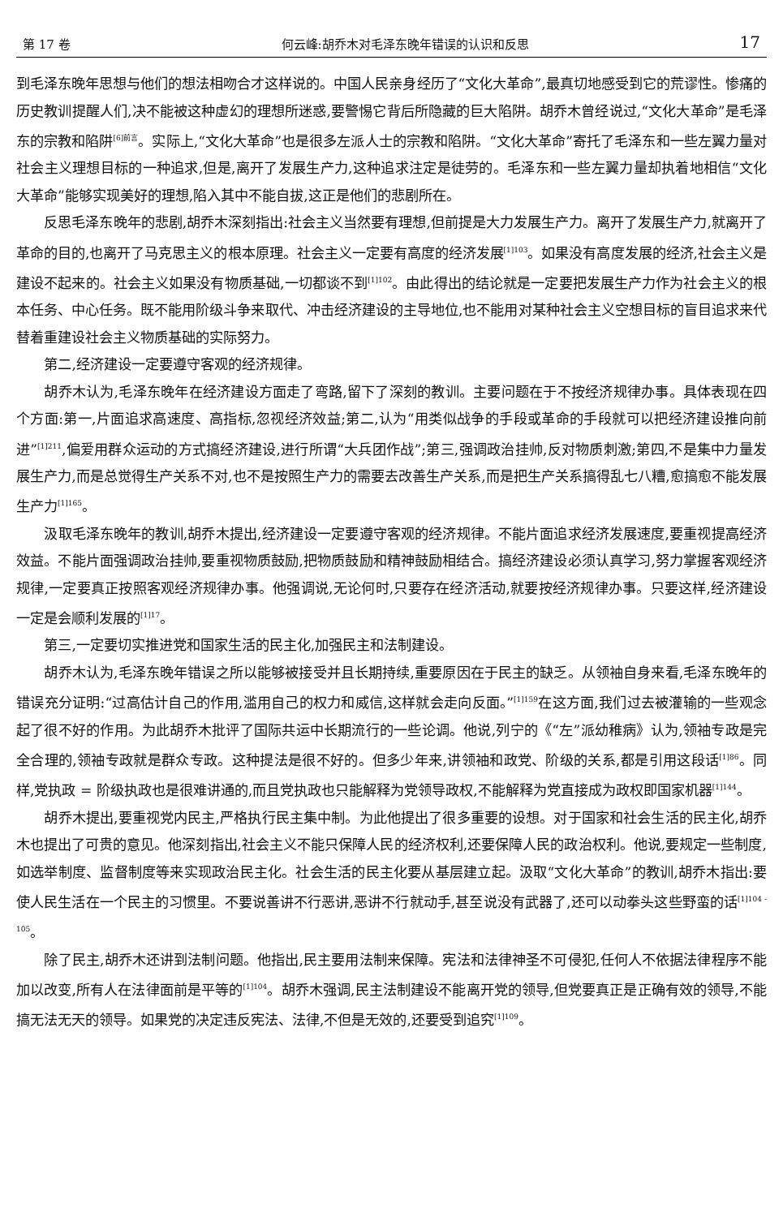第 17 卷 何云峰:胡乔木对毛泽东晚年错误的认识和反思 17
到毛泽东晚年思想与他们的想法相吻合才这样说的。中国人民亲身经历了“文化大革命”,最真切地感受到它的荒谬性。惨痛的历史教训提醒人们,决不能被这种虚幻的理想所迷惑,要警惕它背后所隐藏的巨大陷阱。胡乔木曾经说过,“文化大革命”是毛泽东的宗教和陷阱<sup>[6]前言</sup>。实际上,“文化大革命”也是很多左派人士的宗教和陷阱。“文化大革命”寄托了毛泽东和一些左翼力量对社会主义理想目标的一种追求,但是,离开了发展生产力,这种追求注定是徒劳的。毛泽东和一些左翼力量却执着地相信“文化大革命”能够实现美好的理想,陷入其中不能自拔,这正是他们的悲剧所在。
反思毛泽东晚年的悲剧,胡乔木深刻指出:社会主义当然要有理想,但前提是大力发展生产力。离开了发展生产力,就离开了革命的目的,也离开了马克思主义的根本原理。社会主义一定要有高度的经济发展<sup>[1]103</sup>。如果没有高度发展的经济,社会主义是建设不起来的。社会主义如果没有物质基础,一切都谈不到<sup>[1]102</sup>。由此得出的结论就是一定要把发展生产力作为社会主义的根本任务、中心任务。既不能用阶级斗争来取代、冲击经济建设的主导地位,也不能用对某种社会主义空想目标的盲目追求来代替着重建设社会主义物质基础的实际努力。
第二,经济建设一定要遵守客观的经济规律。
胡乔木认为,毛泽东晚年在经济建设方面走了弯路,留下了深刻的教训。主要问题在于不按经济规律办事。具体表现在四个方面:第一,片面追求高速度、高指标,忽视经济效益;第二,认为“用类似战争的手段或革命的手段就可以把经济建设推向前进”<sup>[1]211</sup>,偏爱用群众运动的方式搞经济建设,进行所谓“大兵团作战”;第三,强调政治挂帅,反对物质刺激;第四,不是集中力量发展生产力,而是总觉得生产关系不对,也不是按照生产力的需要去改善生产关系,而是把生产关系搞得乱七八糟,愈搞愈不能发展生产力<sup>[1]165</sup>。
汲取毛泽东晚年的教训,胡乔木提出,经济建设一定要遵守客观的经济规律。不能片面追求经济发展速度,要重视提高经济效益。不能片面强调政治挂帅,要重视物质鼓励,把物质鼓励和精神鼓励相结合。搞经济建设必须认真学习,努力掌握客观经济规律,一定要真正按照客观经济规律办事。他强调说,无论何时,只要存在经济活动,就要按经济规律办事。只要这样,经济建设一定是会顺利发展的<sup>[1]17</sup>。
第三,一定要切实推进党和国家生活的民主化,加强民主和法制建设。
胡乔木认为,毛泽东晚年错误之所以能够被接受并且长期持续,重要原因在于民主的缺乏。从领袖自身来看,毛泽东晚年的错误充分证明:“过高估计自己的作用,滥用自己的权力和威信,这样就会走向反面。”<sup>[1]159</sup>在这方面,我们过去被灌输的一些观念起了很不好的作用。为此胡乔木批评了国际共运中长期流行的一些论调。他说,列宁的《“左”派幼稚病》认为,领袖专政是完全合理的,领袖专政就是群众专政。这种提法是很不好的。但多少年来,讲领袖和政党、阶级的关系,都是引用这段话<sup>[1]86</sup>。同样,党执政 = 阶级执政也是很难讲通的,而且党执政也只能解释为党领导政权,不能解释为党直接成为政权即国家机器<sup>[1]144</sup>。
胡乔木提出,要重视党内民主,严格执行民主集中制。为此他提出了很多重要的设想。对于国家和社会生活的民主化,胡乔木也提出了可贵的意见。他深刻指出,社会主义不能只保障人民的经济权利,还要保障人民的政治权利。他说,要规定一些制度,如选举制度、监督制度等来实现政治民主化。社会生活的民主化要从基层建立起。汲取“文化大革命”的教训,胡乔木指出:要使人民生活在一个民主的习惯里。不要说善讲不行恶讲,恶讲不行就动手,甚至说没有武器了,还可以动拳头这些野蛮的话<sup>[1]104 - 105</sup>。
除了民主,胡乔木还讲到法制问题。他指出,民主要用法制来保障。宪法和法律神圣不可侵犯,任何人不依据法律程序不能加以改变,所有人在法律面前是平等的<sup>[1]104</sup>。胡乔木强调,民主法制建设不能离开党的领导,但党要真正是正确有效的领导,不能搞无法无天的领导。如果党的决定违反宪法、法律,不但是无效的,还要受到追究<sup>[1]109</sup>。